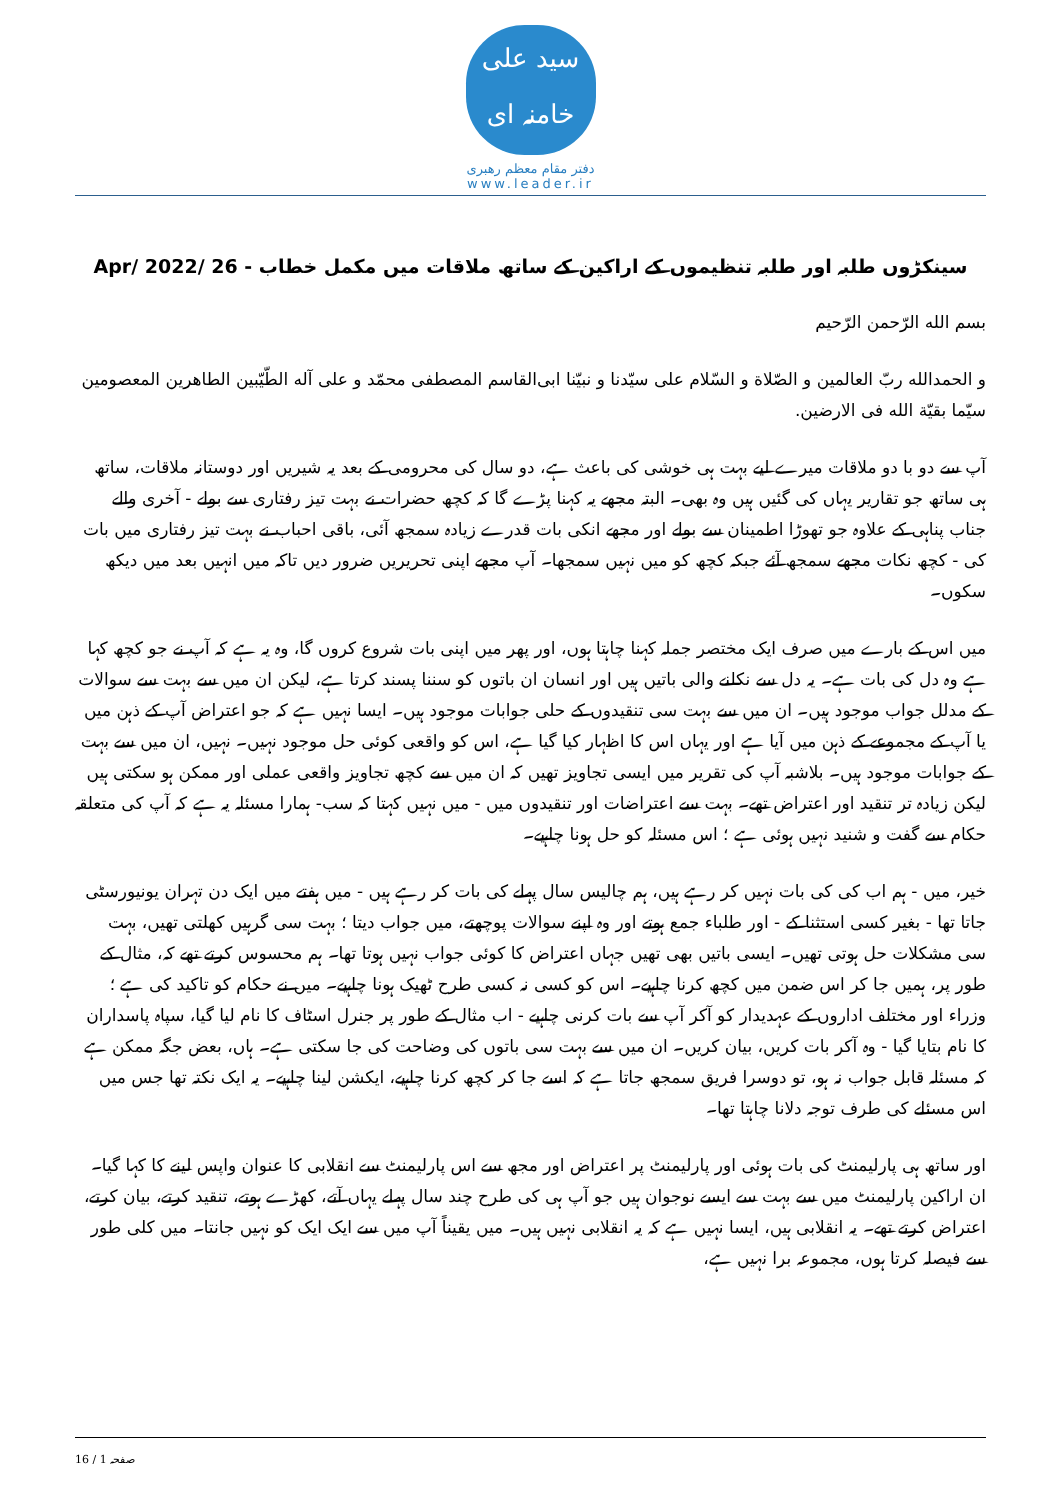سید علی خامنہ ای
دفتر مقام معظم رهبری
www.leader.ir
سینکڑوں طلبہ اور طلبہ تنظیموں کے اراکین کے ساتھ ملاقات میں مکمل خطاب - 26 /Apr/ 2022
بسم الله الرّحمن الرّحیم
و الحمدالله ربّ العالمین و الصّلاة و السّلام علی سیّدنا و نبیّنا ابی‌القاسم المصطفی محمّد و علی آله الطّیّبین الطاهرین المعصومین سیّما بقیّة الله فی الارضین.
آپ سے دو با دو ملاقات میرے لیے بہت ہی خوشی کی باعث ہے، دو سال کی محرومی کے بعد یہ شیریں اور دوستانہ ملاقات، ساتھ ہی ساتھ جو تقاریر یہاں کی گئیں ہیں وہ بھی۔ البتہ مجھے یہ کہنا پڑے گا کہ کچھ حضرات نے بہت تیز رفتاری سے بولے - آخری والے جناب پناہی کے علاوہ جو تھوڑا اطمینان سے بولے اور مجھے انکی بات قدرے زیادہ سمجھ آئی، باقی احباب نے بہت تیز رفتاری میں بات کی - کچھ نکات مجھے سمجھ آئے جبکہ کچھ کو میں نہیں سمجھا۔ آپ مجھے اپنی تحریریں ضرور دیں تاکہ میں انہیں بعد میں دیکھ سکوں۔
میں اس کے بارے میں صرف ایک مختصر جملہ کہنا چاہتا ہوں، اور پھر میں اپنی بات شروع کروں گا، وہ یہ ہے کہ آپ نے جو کچھ کہا ہے وہ دل کی بات ہے۔ یہ دل سے نکلنے والی باتیں ہیں اور انسان ان باتوں کو سننا پسند کرتا ہے، لیکن ان میں سے بہت سے سوالات کے مدلل جواب موجود ہیں۔ ان میں سے بہت سی تنقیدوں کے حلی جوابات موجود ہیں۔ ایسا نہیں ہے کہ جو اعتراض آپ کے ذہن میں یا آپ کے مجموعے کے ذہن میں آیا ہے اور یہاں اس کا اظہار کیا گیا ہے، اس کو واقعی کوئی حل موجود نہیں۔ نہیں، ان میں سے بہت کے جوابات موجود ہیں۔ بلاشبہ آپ کی تقریر میں ایسی تجاویز تھیں کہ ان میں سے کچھ تجاویز واقعی عملی اور ممکن ہو سکتی ہیں لیکن زیادہ تر تنقید اور اعتراض تھے۔ بہت سے اعتراضات اور تنقیدوں میں - میں نہیں کہتا کہ سب- ہمارا مسئلہ یہ ہے کہ آپ کی متعلقہ حکام سے گفت و شنید نہیں ہوئی ہے ؛ اس مسئلہ کو حل ہونا چاہیے۔
خیر، میں - ہم اب کی کی بات نہیں کر رہے ہیں، ہم چالیس سال پہلے کی بات کر رہے ہیں - میں ہفتے میں ایک دن تہران یونیورسٹی جاتا تھا - بغیر کسی استثنا کے - اور طلباء جمع ہوتے اور وہ اپنے سوالات پوچھتے، میں جواب دیتا ؛ بہت سی گرہیں کھلتی تھیں، بہت سی مشکلات حل ہوتی تھیں۔ ایسی باتیں بھی تھیں جہاں اعتراض کا کوئی جواب نہیں ہوتا تھا۔ ہم محسوس کرتے تھے کہ، مثال کے طور پر، ہمیں جا کر اس ضمن میں کچھ کرنا چاہیے۔ اس کو کسی نہ کسی طرح ٹھیک ہونا چاہیے۔ میں نے حکام کو تاکید کی ہے ؛ وزراء اور مختلف اداروں کے عہدیدار کو آکر آپ سے بات کرنی چاہیے - اب مثال کے طور پر جنرل اسٹاف کا نام لیا گیا، سپاہ پاسداران کا نام بتایا گیا - وہ آکر بات کریں، بیان کریں۔ ان میں سے بہت سی باتوں کی وضاحت کی جا سکتی ہے۔ ہاں، بعض جگہ ممکن ہے کہ مسئلہ قابل جواب نہ ہو، تو دوسرا فریق سمجھ جاتا ہے کہ اسے جا کر کچھ کرنا چاہیے، ایکشن لینا چاہیے۔ یہ ایک نکتہ تھا جس میں اس مسئلے کی طرف توجہ دلانا چاہتا تھا۔
اور ساتھ ہی پارلیمنٹ کی بات ہوئی اور پارلیمنٹ پر اعتراض اور مجھ سے اس پارلیمنٹ سے انقلابی کا عنوان واپس لینے کا کہا گیا۔ ان اراکین پارلیمنٹ میں سے بہت سے ایسے نوجوان ہیں جو آپ ہی کی طرح چند سال پہلے یہاں آتے، کھڑے ہوتے، تنقید کرتے، بیان کرتے، اعتراض کرتے تھے۔ یہ انقلابی ہیں، ایسا نہیں ہے کہ یہ انقلابی نہیں ہیں۔ میں یقیناً آپ میں سے ایک ایک کو نہیں جانتا۔ میں کلی طور سے فیصلہ کرتا ہوں، مجموعہ برا نہیں ہے،
صفحہ 1 / 16